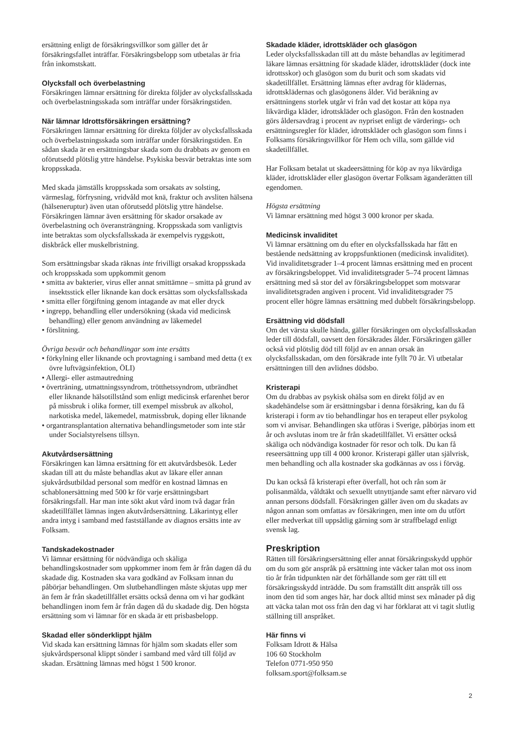ersättning enligt de försäkringsvillkor som gäller det år försäkringsfallet inträffar. Försäkringsbelopp som utbetalas är fria från inkomstskatt.
Olycksfall och överbelastning
Försäkringen lämnar ersättning för direkta följder av olycksfallsskada och överbelastningsskada som inträffar under försäkringstiden.
När lämnar Idrottsförsäkringen ersättning?
Försäkringen lämnar ersättning för direkta följder av olycksfallsskada och överbelastningsskada som inträffar under försäkringstiden. En sådan skada är en ersättningsbar skada som du drabbats av genom en oförutsedd plötslig yttre händelse. Psykiska besvär betraktas inte som kroppsskada.
Med skada jämställs kroppsskada som orsakats av solsting, värmeslag, förfrysning, vridvåld mot knä, fraktur och avsliten hälsena (hälseneruptur) även utan oförutsedd plötslig yttre händelse. Försäkringen lämnar även ersättning för skador orsakade av överbelastning och överansträngning. Kroppsskada som vanligtvis inte betraktas som olycksfallsskada är exempelvis ryggskott, diskbråck eller muskelbristning.
Som ersättningsbar skada räknas inte frivilligt orsakad kroppsskada och kroppsskada som uppkommit genom
• smitta av bakterier, virus eller annat smittämne – smitta på grund av insektsstick eller liknande kan dock ersättas som olycksfallsskada
• smitta eller förgiftning genom intagande av mat eller dryck
• ingrepp, behandling eller undersökning (skada vid medicinsk behandling) eller genom användning av läkemedel
• förslitning.
Övriga besvär och behandlingar som inte ersätts
• förkylning eller liknande och provtagning i samband med detta (t ex övre luftvägsinfektion, ÖLI)
• Allergi- eller astmautredning
• överträning, utmattningssyndrom, trötthetssyndrom, utbrändhet eller liknande hälsotillstånd som enligt medicinsk erfarenhet beror på missbruk i olika former, till exempel missbruk av alkohol, narkotiska medel, läkemedel, matmissbruk, doping eller liknande
• organtransplantation alternativa behandlingsmetoder som inte står under Socialstyrelsens tillsyn.
Akutvårdsersättning
Försäkringen kan lämna ersättning för ett akutvårdsbesök. Leder skadan till att du måste behandlas akut av läkare eller annan sjukvårdsutbildad personal som medför en kostnad lämnas en schablonersättning med 500 kr för varje ersättningsbart försäkringsfall. Har man inte sökt akut vård inom två dagar från skadetillfället lämnas ingen akutvårdsersättning. Läkarintyg eller andra intyg i samband med fastställande av diagnos ersätts inte av Folksam.
Tandskadekostnader
Vi lämnar ersättning för nödvändiga och skäliga behandlingskostnader som uppkommer inom fem år från dagen då du skadade dig. Kostnaden ska vara godkänd av Folksam innan du påbörjar behandlingen. Om slutbehandlingen måste skjutas upp mer än fem år från skadetillfället ersätts också denna om vi har godkänt behandlingen inom fem år från dagen då du skadade dig. Den högsta ersättning som vi lämnar för en skada är ett prisbasbelopp.
Skadad eller sönderklippt hjälm
Vid skada kan ersättning lämnas för hjälm som skadats eller som sjukvårdspersonal klippt sönder i samband med vård till följd av skadan. Ersättning lämnas med högst 1 500 kronor.
Skadade kläder, idrottskläder och glasögon
Leder olycksfallsskadan till att du måste behandlas av legitimerad läkare lämnas ersättning för skadade kläder, idrottskläder (dock inte idrottsskor) och glasögon som du burit och som skadats vid skadetillfället. Ersättning lämnas efter avdrag för klädernas, idrottsklädernas och glasögonens ålder. Vid beräkning av ersättningens storlek utgår vi från vad det kostar att köpa nya likvärdiga kläder, idrottskläder och glasögon. Från den kostnaden görs åldersavdrag i procent av nypriset enligt de värderings- och ersättningsregler för kläder, idrottskläder och glasögon som finns i Folksams försäkringsvillkor för Hem och villa, som gällde vid skadetillfället.
Har Folksam betalat ut skadeersättning för köp av nya likvärdiga kläder, idrottskläder eller glasögon övertar Folksam äganderätten till egendomen.
Högsta ersättning
Vi lämnar ersättning med högst 3 000 kronor per skada.
Medicinsk invaliditet
Vi lämnar ersättning om du efter en olycksfallsskada har fått en bestående nedsättning av kroppsfunktionen (medicinsk invaliditet). Vid invaliditetsgrader 1–4 procent lämnas ersättning med en procent av försäkringsbeloppet. Vid invaliditetsgrader 5–74 procent lämnas ersättning med så stor del av försäkringsbeloppet som motsvarar invaliditetsgraden angiven i procent. Vid invaliditetsgrader 75 procent eller högre lämnas ersättning med dubbelt försäkringsbelopp.
Ersättning vid dödsfall
Om det värsta skulle hända, gäller försäkringen om olycksfallsskadan leder till dödsfall, oavsett den försäkrades ålder. Försäkringen gäller också vid plötslig död till följd av en annan orsak än olycksfallsskadan, om den försäkrade inte fyllt 70 år. Vi utbetalar ersättningen till den avlidnes dödsbo.
Kristerapi
Om du drabbas av psykisk ohälsa som en direkt följd av en skadehändelse som är ersättningsbar i denna försäkring, kan du få kristerapi i form av tio behandlingar hos en terapeut eller psykolog som vi anvisar. Behandlingen ska utföras i Sverige, påbörjas inom ett år och avslutas inom tre år från skadetillfället. Vi ersätter också skäliga och nödvändiga kostnader för resor och tolk. Du kan få reseersättning upp till 4 000 kronor. Kristerapi gäller utan självrisk, men behandling och alla kostnader ska godkännas av oss i förväg.
Du kan också få kristerapi efter överfall, hot och rån som är polisanmälda, våldtäkt och sexuellt utnyttjande samt efter närvaro vid annan persons dödsfall. Försäkringen gäller även om du skadats av någon annan som omfattas av försäkringen, men inte om du utfört eller medverkat till uppsåtlig gärning som är straffbelagd enligt svensk lag.
Preskription
Rätten till försäkringsersättning eller annat försäkringsskydd upphör om du som gör anspråk på ersättning inte väcker talan mot oss inom tio år från tidpunkten när det förhållande som ger rätt till ett försäkringsskydd inträdde. Du som framställt ditt anspråk till oss inom den tid som anges här, har dock alltid minst sex månader på dig att väcka talan mot oss från den dag vi har förklarat att vi tagit slutlig ställning till anspråket.
Här finns vi
Folksam Idrott & Hälsa
106 60 Stockholm
Telefon 0771-950 950
folksam.sport@folksam.se
2